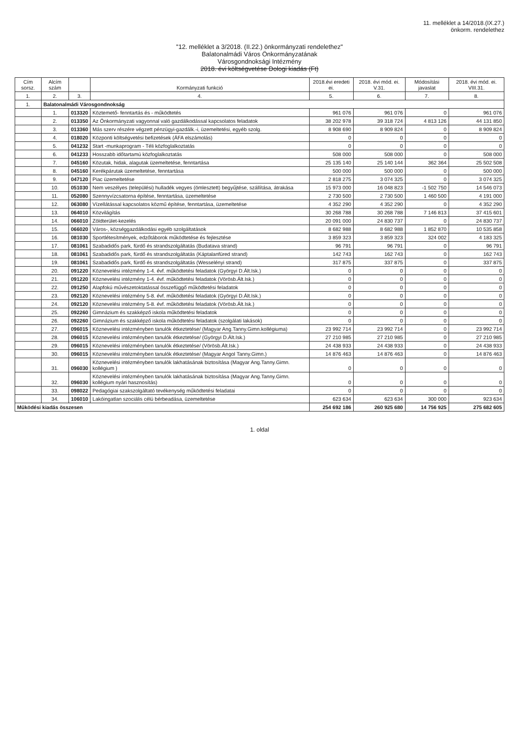11. melléklet a 14/2018.(IX.27.)
önkorm. rendelethez
"12. melléklet a 3/2018. (II.22.) önkormányzati rendelethez"
Balatonalmádi Város Önkormányzatának
Városgondnoksági Intézmény
2018. évi költségvetése Dologi kiadás (Ft)
| Cím sorsz. | Alcím szám | | Kormányzati funkció | 2018.évi eredeti ei. | 2018. évi mód. ei. V.31. | Módosítási javaslat | 2018. évi mód. ei. VIII.31. |
| --- | --- | --- | --- | --- | --- | --- | --- |
| 1. | 2. | 3. | 4. | 5. | 6. | 7. | 8. |
| 1. | Balatonalmádi Városgondnokság | | | | | | |
| | 1. | 013320 | Köztemető- fenntartás és - működtetés | 961 076 | 961 076 | 0 | 961 076 |
| | 2. | 013350 | Az Önkormányzati vagyonnal való gazdálkodással kapcsolatos feladatok | 38 202 978 | 39 318 724 | 4 813 126 | 44 131 850 |
| | 3. | 013360 | Más szerv részére végzett pénzügyi-gazdálk.-i, üzemeltetési, egyéb szolg. | 8 908 690 | 8 909 824 | 0 | 8 909 824 |
| | 4. | 018020 | Központi költségvetési befizetések (ÁFA elszámolás) | 0 | 0 | 0 | 0 |
| | 5. | 041232 | Start -munkaprogram - Téli közfoglalkoztatás | 0 | 0 | 0 | 0 |
| | 6. | 041233 | Hosszabb időtartamú közfoglalkoztatás | 508 000 | 508 000 | 0 | 508 000 |
| | 7. | 045160 | Közutak, hidak, alagutak üzemeltetése, fenntartása | 25 135 140 | 25 140 144 | 362 364 | 25 502 508 |
| | 8. | 045160 | Kerékpárutak üzemeltetése, fenntartása | 500 000 | 500 000 | 0 | 500 000 |
| | 9. | 047120 | Piac üzemeltetése | 2 818 275 | 3 074 325 | 0 | 3 074 325 |
| | 10. | 051030 | Nem veszélyes (települési) hulladék vegyes (ömlesztett) begyűjtése, szállítása, átrakása | 15 973 000 | 16 048 823 | -1 502 750 | 14 546 073 |
| | 11. | 052080 | Szennyvízcsatorna építése, fenntartása, üzemeltetése | 2 730 500 | 2 730 500 | 1 460 500 | 4 191 000 |
| | 12. | 063080 | Vízellátással kapcsolatos közmű építése, fenntartása, üzemeltetése | 4 352 290 | 4 352 290 | 0 | 4 352 290 |
| | 13. | 064010 | Közvilágítás | 30 268 788 | 30 268 788 | 7 146 813 | 37 415 601 |
| | 14. | 066010 | Zöldterület-kezelés | 20 091 000 | 24 830 737 | 0 | 24 830 737 |
| | 15. | 066020 | Város-, községgazdálkodási egyéb szolgáltatások | 8 682 988 | 8 682 988 | 1 852 870 | 10 535 858 |
| | 16. | 081030 | Sportlétesítmények, edzőtáborok működtetése és fejlesztése | 3 859 323 | 3 859 323 | 324 002 | 4 183 325 |
| | 17. | 081061 | Szabadidős park, fürdő és strandszolgáltatás (Budatava strand) | 96 791 | 96 791 | 0 | 96 791 |
| | 18. | 081061 | Szabadidős park, fürdő és strandszolgáltatás (Káptalanfüred strand) | 142 743 | 162 743 | 0 | 162 743 |
| | 19. | 081061 | Szabadidős park, fürdő és strandszolgáltatás (Wesselényi strand) | 317 875 | 337 875 | 0 | 337 875 |
| | 20. | 091220 | Köznevelési intézmény 1-4. évf. működtetési feladatok (Györgyi D.Ált.Isk.) | 0 | 0 | 0 | 0 |
| | 21. | 091220 | Köznevelési intézmény 1-4. évf. működtetési feladatok (Vörösb.Ált.Isk.) | 0 | 0 | 0 | 0 |
| | 22. | 091250 | Alapfokú művészetoktatással összefüggő működtetési feladatok | 0 | 0 | 0 | 0 |
| | 23. | 092120 | Köznevelési intézmény 5-8. évf. működtetési feladatok (Györgyi D.Ált.Isk.) | 0 | 0 | 0 | 0 |
| | 24. | 092120 | Köznevelési intézmény 5-8. évf. működtetési feladatok (Vörösb.Ált.Isk.) | 0 | 0 | 0 | 0 |
| | 25. | 092260 | Gimnázium és szakképző iskola működtetési feladatok | 0 | 0 | 0 | 0 |
| | 26. | 092260 | Gimnázium és szakképző iskola működtetési feladatok (szolgálati lakások) | 0 | 0 | 0 | 0 |
| | 27. | 096015 | Köznevelési intézményben tanulók étkeztetése/ (Magyar Ang.Tanny.Gimn.kollégiuma) | 23 992 714 | 23 992 714 | 0 | 23 992 714 |
| | 28. | 096015 | Köznevelési intézményben tanulók étkeztetése/ (Györgyi D.Ált.Isk.) | 27 210 985 | 27 210 985 | 0 | 27 210 985 |
| | 29. | 096015 | Köznevelési intézményben tanulók étkeztetése/ (Vörösb.Ált.Isk.) | 24 438 933 | 24 438 933 | 0 | 24 438 933 |
| | 30. | 096015 | Köznevelési intézményben tanulók étkeztetése/ (Magyar Angol Tanny.Gimn.) | 14 876 463 | 14 876 463 | 0 | 14 876 463 |
| | 31. | 096030 | Köznevelési intézményben tanulók lakhatásának biztosítása (Magyar Ang.Tanny.Gimn. kollégium ) | 0 | 0 | 0 | 0 |
| | 32. | 096030 | Köznevelési intézményben tanulók lakhatásának biztosítása (Magyar Ang.Tanny.Gimn. kollégium nyári hasznosítás) | 0 | 0 | 0 | 0 |
| | 33. | 098022 | Pedagógiai szakszolgáltató tevékenység működtetési feladatai | 0 | 0 | 0 | 0 |
| | 34. | 106010 | Lakóingatlan szociális célú bérbeadása, üzemeltetése | 623 634 | 623 634 | 300 000 | 923 634 |
| Működési kiadás összesen | | | | 254 692 186 | 260 925 680 | 14 756 925 | 275 682 605 |
1. oldal